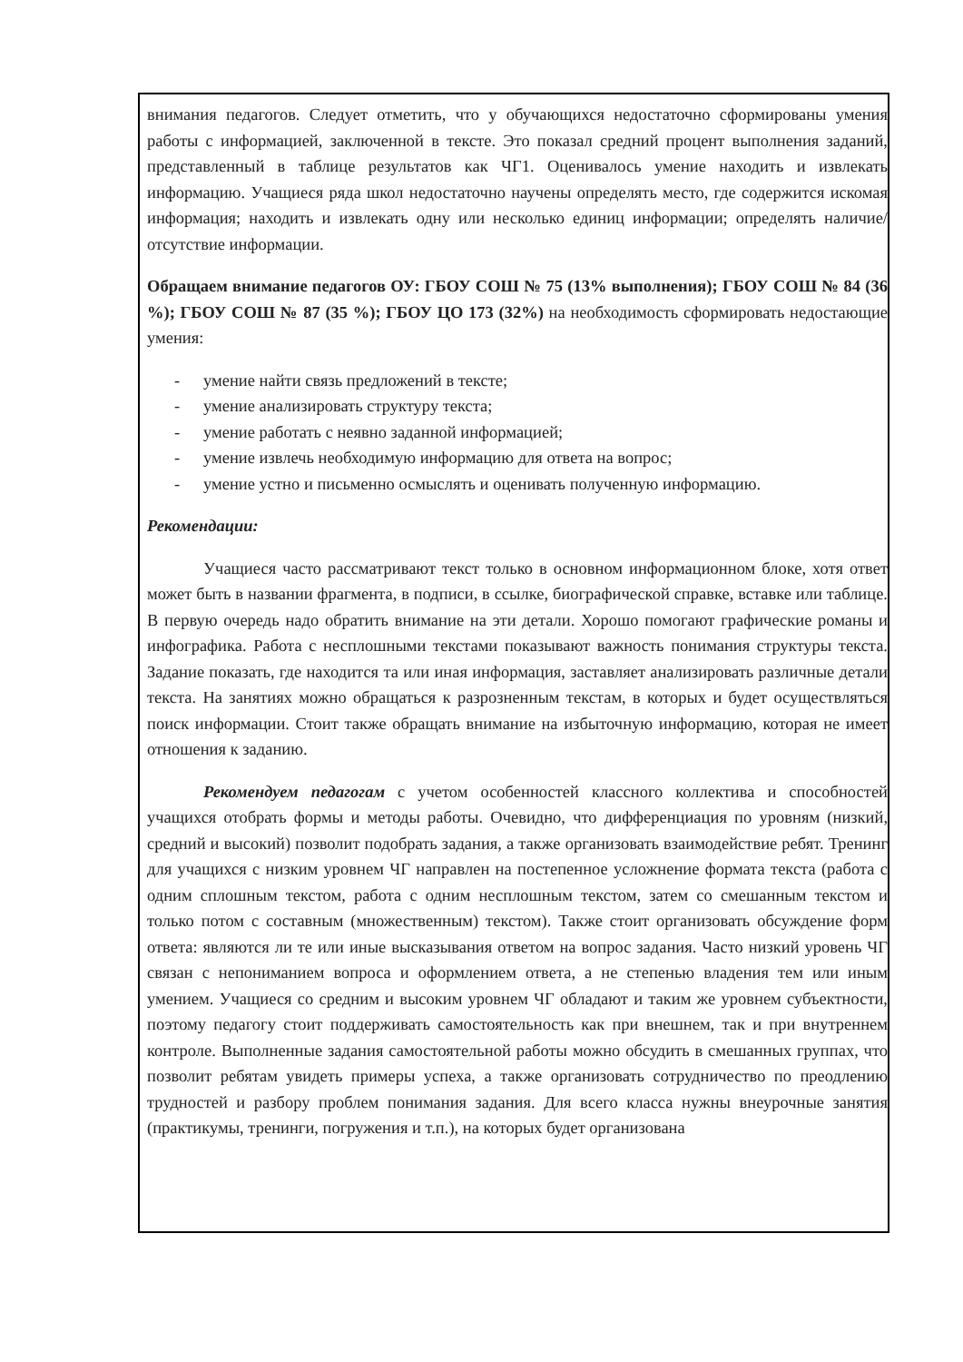внимания педагогов. Следует отметить, что у обучающихся недостаточно сформированы умения работы с информацией, заключенной в тексте. Это показал средний процент выполнения заданий, представленный в таблице результатов как ЧГ1. Оценивалось умение находить и извлекать информацию. Учащиеся ряда школ недостаточно научены определять место, где содержится искомая информация; находить и извлекать одну или несколько единиц информации; определять наличие/отсутствие информации.
Обращаем внимание педагогов ОУ: ГБОУ СОШ № 75 (13% выполнения); ГБОУ СОШ № 84 (36 %); ГБОУ СОШ № 87 (35 %); ГБОУ ЦО 173 (32%) на необходимость сформировать недостающие умения:
- умение найти связь предложений в тексте;
- умение анализировать структуру текста;
- умение работать с неявно заданной информацией;
- умение извлечь необходимую информацию для ответа на вопрос;
- умение устно и письменно осмыслять и оценивать полученную информацию.
Рекомендации:
Учащиеся часто рассматривают текст только в основном информационном блоке, хотя ответ может быть в названии фрагмента, в подписи, в ссылке, биографической справке, вставке или таблице. В первую очередь надо обратить внимание на эти детали. Хорошо помогают графические романы и инфографика. Работа с несплошными текстами показывают важность понимания структуры текста. Задание показать, где находится та или иная информация, заставляет анализировать различные детали текста. На занятиях можно обращаться к разрозненным текстам, в которых и будет осуществляться поиск информации. Стоит также обращать внимание на избыточную информацию, которая не имеет отношения к заданию.
Рекомендуем педагогам с учетом особенностей классного коллектива и способностей учащихся отобрать формы и методы работы. Очевидно, что дифференциация по уровням (низкий, средний и высокий) позволит подобрать задания, а также организовать взаимодействие ребят. Тренинг для учащихся с низким уровнем ЧГ направлен на постепенное усложнение формата текста (работа с одним сплошным текстом, работа с одним несплошным текстом, затем со смешанным текстом и только потом с составным (множественным) текстом). Также стоит организовать обсуждение форм ответа: являются ли те или иные высказывания ответом на вопрос задания. Часто низкий уровень ЧГ связан с непониманием вопроса и оформлением ответа, а не степенью владения тем или иным умением. Учащиеся со средним и высоким уровнем ЧГ обладают и таким же уровнем субъектности, поэтому педагогу стоит поддерживать самостоятельность как при внешнем, так и при внутреннем контроле. Выполненные задания самостоятельной работы можно обсудить в смешанных группах, что позволит ребятам увидеть примеры успеха, а также организовать сотрудничество по преодлению трудностей и разбору проблем понимания задания. Для всего класса нужны внеурочные занятия (практикумы, тренинги, погружения и т.п.), на которых будет организована